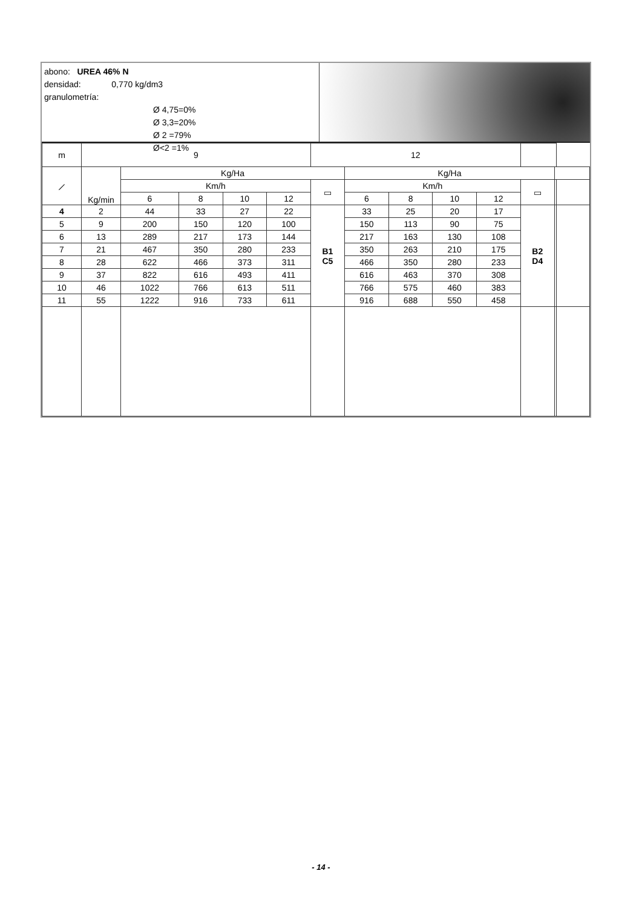abono: UREA 46% N
densidad: 0,770 kg/dm3
granulometría:
Ø 4,75=0%
Ø 3,3=20%
Ø 2 =79%
Ø<2 =1%
| m | 9 | | | | | 12 | | | | | | | |
| --- | --- | --- | --- | --- | --- | --- | --- | --- | --- | --- | --- | --- | --- |
| ⟋ | Kg/min | Kg/Ha | | | | | Kg/Ha | | | | | | |
| | | Km/h | | | | ▭ | Km/h | | | | ▭ | | |
| | | 6 | 8 | 10 | 12 | | 6 | 8 | 10 | 12 | | | |
| 4 | 2 | 44 | 33 | 27 | 22 | B1 C5 | 33 | 25 | 20 | 17 | B2 D4 | | |
| 5 | 9 | 200 | 150 | 120 | 100 | | 150 | 113 | 90 | 75 | | | |
| 6 | 13 | 289 | 217 | 173 | 144 | | 217 | 163 | 130 | 108 | | | |
| 7 | 21 | 467 | 350 | 280 | 233 | | 350 | 263 | 210 | 175 | | | |
| 8 | 28 | 622 | 466 | 373 | 311 | | 466 | 350 | 280 | 233 | | | |
| 9 | 37 | 822 | 616 | 493 | 411 | | 616 | 463 | 370 | 308 | | | |
| 10 | 46 | 1022 | 766 | 613 | 511 | | 766 | 575 | 460 | 383 | | | |
| 11 | 55 | 1222 | 916 | 733 | 611 | | 916 | 688 | 550 | 458 | | | |
- 14 -